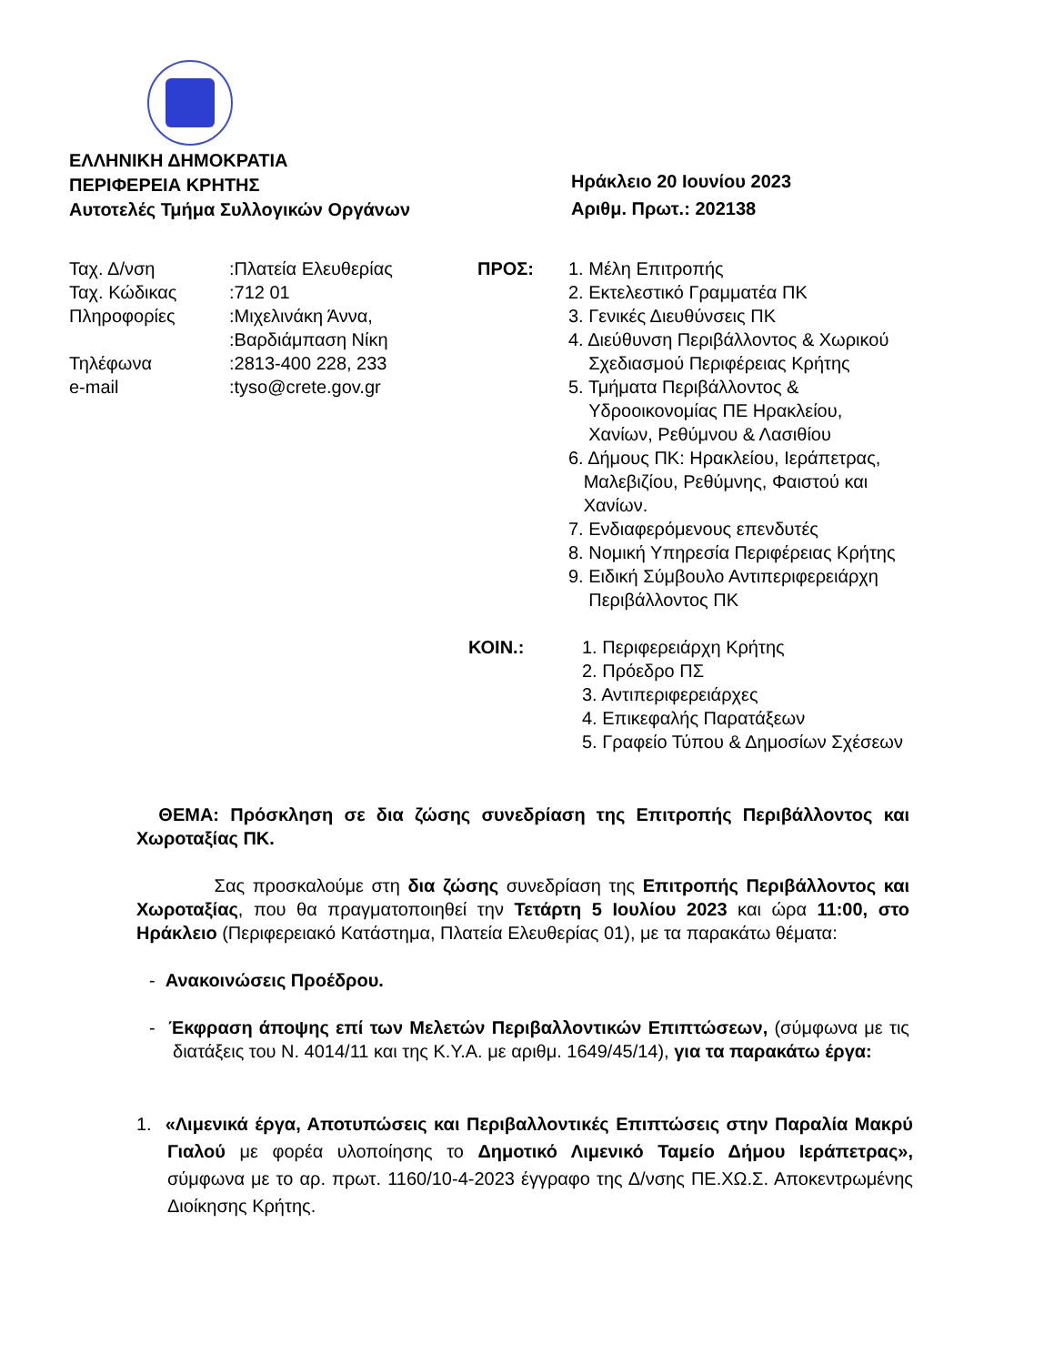ΕΛΛΗΝΙΚΗ ΔΗΜΟΚΡΑΤΙΑ
ΠΕΡΙΦΕΡΕΙΑ ΚΡΗΤΗΣ
Αυτοτελές Τμήμα Συλλογικών Οργάνων
Ηράκλειο 20 Ιουνίου 2023
Αριθμ. Πρωτ.: 202138
| Ταχ. Δ/νση | :Πλατεία Ελευθερίας |
| Ταχ. Κώδικας | :712 01 |
| Πληροφορίες | :Μιχελινάκη Άννα, :Βαρδιάμπαση Νίκη |
| Τηλέφωνα | :2813-400 228, 233 |
| e-mail | :tyso@crete.gov.gr |
ΠΡΟΣ: 1. Μέλη Επιτροπής
2. Εκτελεστικό Γραμματέα ΠΚ
3. Γενικές Διευθύνσεις ΠΚ
4. Διεύθυνση Περιβάλλοντος & Χωρικού
Σχεδιασμού Περιφέρειας Κρήτης
5. Τμήματα Περιβάλλοντος &
Υδροοικονομίας ΠΕ Ηρακλείου,
Χανίων, Ρεθύμνου & Λασιθίου
6. Δήμους ΠΚ: Ηρακλείου, Ιεράπετρας,
Μαλεβιζίου, Ρεθύμνης, Φαιστού και
Χανίων.
7. Ενδιαφερόμενους επενδυτές
8. Νομική Υπηρεσία Περιφέρειας Κρήτης
9. Ειδική Σύμβουλο Αντιπεριφερειάρχη
Περιβάλλοντος ΠΚ
ΚΟΙΝ.: 1. Περιφερειάρχη Κρήτης
2. Πρόεδρο ΠΣ
3. Αντιπεριφερειάρχες
4. Επικεφαλής Παρατάξεων
5. Γραφείο Τύπου & Δημοσίων Σχέσεων
ΘΕΜΑ: Πρόσκληση σε δια ζώσης συνεδρίαση της Επιτροπής Περιβάλλοντος και Χωροταξίας ΠΚ.
Σας προσκαλούμε στη δια ζώσης συνεδρίαση της Επιτροπής Περιβάλλοντος και Χωροταξίας, που θα πραγματοποιηθεί την Τετάρτη 5 Ιουλίου 2023 και ώρα 11:00, στο Ηράκλειο (Περιφερειακό Κατάστημα, Πλατεία Ελευθερίας 01), με τα παρακάτω θέματα:
- Ανακοινώσεις Προέδρου.
- Έκφραση άποψης επί των Μελετών Περιβαλλοντικών Επιπτώσεων, (σύμφωνα με τις διατάξεις του Ν. 4014/11 και της Κ.Υ.Α. με αριθμ. 1649/45/14), για τα παρακάτω έργα:
1. «Λιμενικά έργα, Αποτυπώσεις και Περιβαλλοντικές Επιπτώσεις στην Παραλία Μακρύ Γιαλού με φορέα υλοποίησης το Δημοτικό Λιμενικό Ταμείο Δήμου Ιεράπετρας», σύμφωνα με το αρ. πρωτ. 1160/10-4-2023 έγγραφο της Δ/νσης ΠΕ.ΧΩ.Σ. Αποκεντρωμένης Διοίκησης Κρήτης.